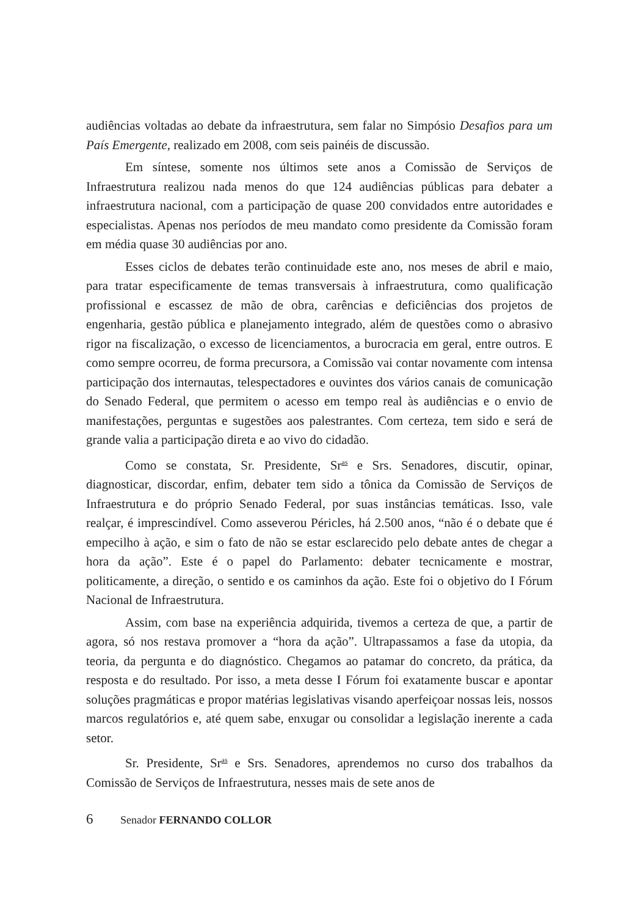audiências voltadas ao debate da infraestrutura, sem falar no Simpósio Desafios para um País Emergente, realizado em 2008, com seis painéis de discussão.
Em síntese, somente nos últimos sete anos a Comissão de Serviços de Infraestrutura realizou nada menos do que 124 audiências públicas para debater a infraestrutura nacional, com a participação de quase 200 convidados entre autoridades e especialistas. Apenas nos períodos de meu mandato como presidente da Comissão foram em média quase 30 audiências por ano.
Esses ciclos de debates terão continuidade este ano, nos meses de abril e maio, para tratar especificamente de temas transversais à infraestrutura, como qualificação profissional e escassez de mão de obra, carências e deficiências dos projetos de engenharia, gestão pública e planejamento integrado, além de questões como o abrasivo rigor na fiscalização, o excesso de licenciamentos, a burocracia em geral, entre outros. E como sempre ocorreu, de forma precursora, a Comissão vai contar novamente com intensa participação dos internautas, telespectadores e ouvintes dos vários canais de comunicação do Senado Federal, que permitem o acesso em tempo real às audiências e o envio de manifestações, perguntas e sugestões aos palestrantes. Com certeza, tem sido e será de grande valia a participação direta e ao vivo do cidadão.
Como se constata, Sr. Presidente, Sr<sup>as</sup> e Srs. Senadores, discutir, opinar, diagnosticar, discordar, enfim, debater tem sido a tônica da Comissão de Serviços de Infraestrutura e do próprio Senado Federal, por suas instâncias temáticas. Isso, vale realçar, é imprescindível. Como asseverou Péricles, há 2.500 anos, “não é o debate que é empecilho à ação, e sim o fato de não se estar esclarecido pelo debate antes de chegar a hora da ação”. Este é o papel do Parlamento: debater tecnicamente e mostrar, politicamente, a direção, o sentido e os caminhos da ação. Este foi o objetivo do I Fórum Nacional de Infraestrutura.
Assim, com base na experiência adquirida, tivemos a certeza de que, a partir de agora, só nos restava promover a “hora da ação”. Ultrapassamos a fase da utopia, da teoria, da pergunta e do diagnóstico. Chegamos ao patamar do concreto, da prática, da resposta e do resultado. Por isso, a meta desse I Fórum foi exatamente buscar e apontar soluções pragmáticas e propor matérias legislativas visando aperfeiçoar nossas leis, nossos marcos regulatórios e, até quem sabe, enxugar ou consolidar a legislação inerente a cada setor.
Sr. Presidente, Sr<sup>as</sup> e Srs. Senadores, aprendemos no curso dos trabalhos da Comissão de Serviços de Infraestrutura, nesses mais de sete anos de
6 Senador FERNANDO COLLOR